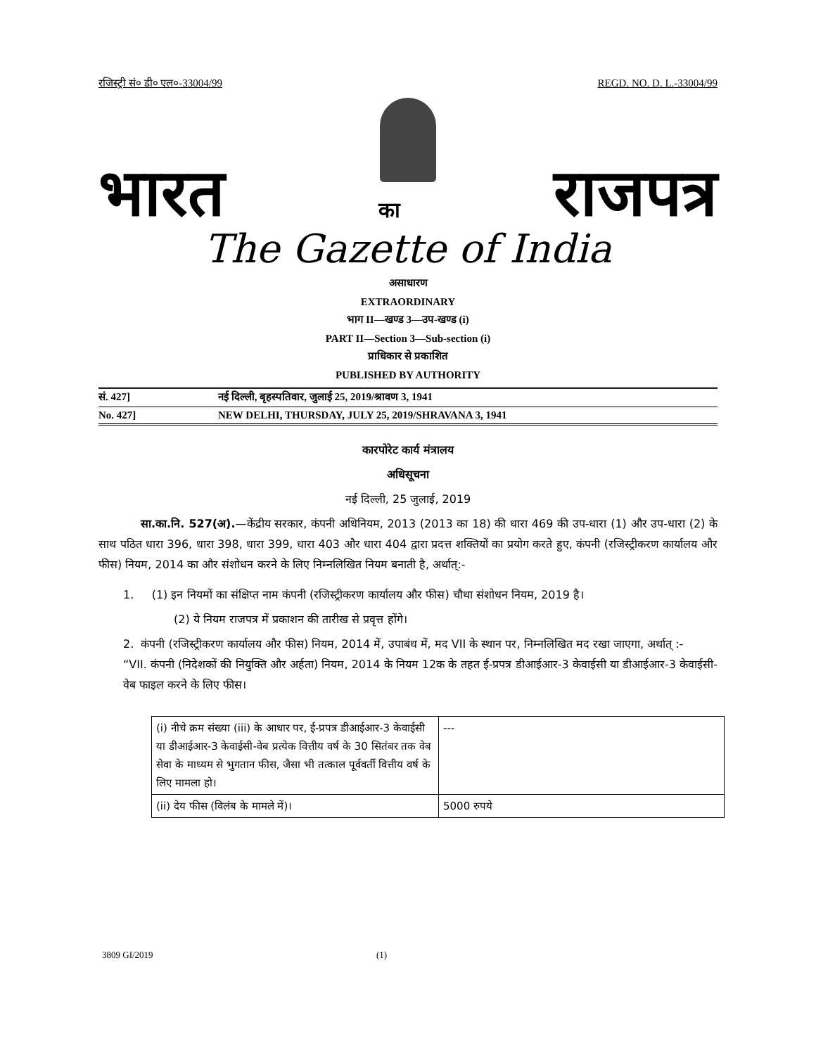रजिस्ट्री सं० डी० एल०-33004/99 REGD. NO. D. L.-33004/99
भारत का राजपत्र
The Gazette of India
असाधारण
EXTRAORDINARY
भाग II—खण्ड 3—उप-खण्ड (i)
PART II—Section 3—Sub-section (i)
प्राधिकार से प्रकाशित
PUBLISHED BY AUTHORITY
सं. 427] नई दिल्ली, बृहस्पतिवार, जुलाई 25, 2019/श्रावण 3, 1941
No. 427] NEW DELHI, THURSDAY, JULY 25, 2019/SHRAVANA 3, 1941
कारपोरेट कार्य मंत्रालय
अधिसूचना
नई दिल्ली, 25 जुलाई, 2019
सा.का.नि. 527(अ).—केंद्रीय सरकार, कंपनी अधिनियम, 2013 (2013 का 18) की धारा 469 की उप-धारा (1) और उप-धारा (2) के साथ पठित धारा 396, धारा 398, धारा 399, धारा 403 और धारा 404 द्वारा प्रदत्त शक्तियों का प्रयोग करते हुए, कंपनी (रजिस्ट्रीकरण कार्यालय और फीस) नियम, 2014 का और संशोधन करने के लिए निम्नलिखित नियम बनाती है, अर्थात्:-
1. (1) इन नियमों का संक्षिप्त नाम कंपनी (रजिस्ट्रीकरण कार्यालय और फीस) चौथा संशोधन नियम, 2019 है।
(2) ये नियम राजपत्र में प्रकाशन की तारीख से प्रवृत्त होंगे।
2. कंपनी (रजिस्ट्रीकरण कार्यालय और फीस) नियम, 2014 में, उपाबंध में, मद VII के स्थान पर, निम्नलिखित मद रखा जाएगा, अर्थात् :-
“VII. कंपनी (निदेशकों की नियुक्ति और अर्हता) नियम, 2014 के नियम 12क के तहत ई-प्रपत्र डीआईआर-3 केवाईसी या डीआईआर-3 केवाईसी-वेब फाइल करने के लिए फीस।
| (i) नीचे क्रम संख्या (iii) के आधार पर, ई-प्रपत्र डीआईआर-3 केवाईसी या डीआईआर-3 केवाईसी-वेब प्रत्येक वित्तीय वर्ष के 30 सितंबर तक वेब सेवा के माध्यम से भुगतान फीस, जैसा भी तत्काल पूर्ववर्ती वित्तीय वर्ष के लिए मामला हो। | --- |
| (ii) देय फीस (विलंब के मामले में)। | 5000 रुपये |
3809 GI/2019 (1)